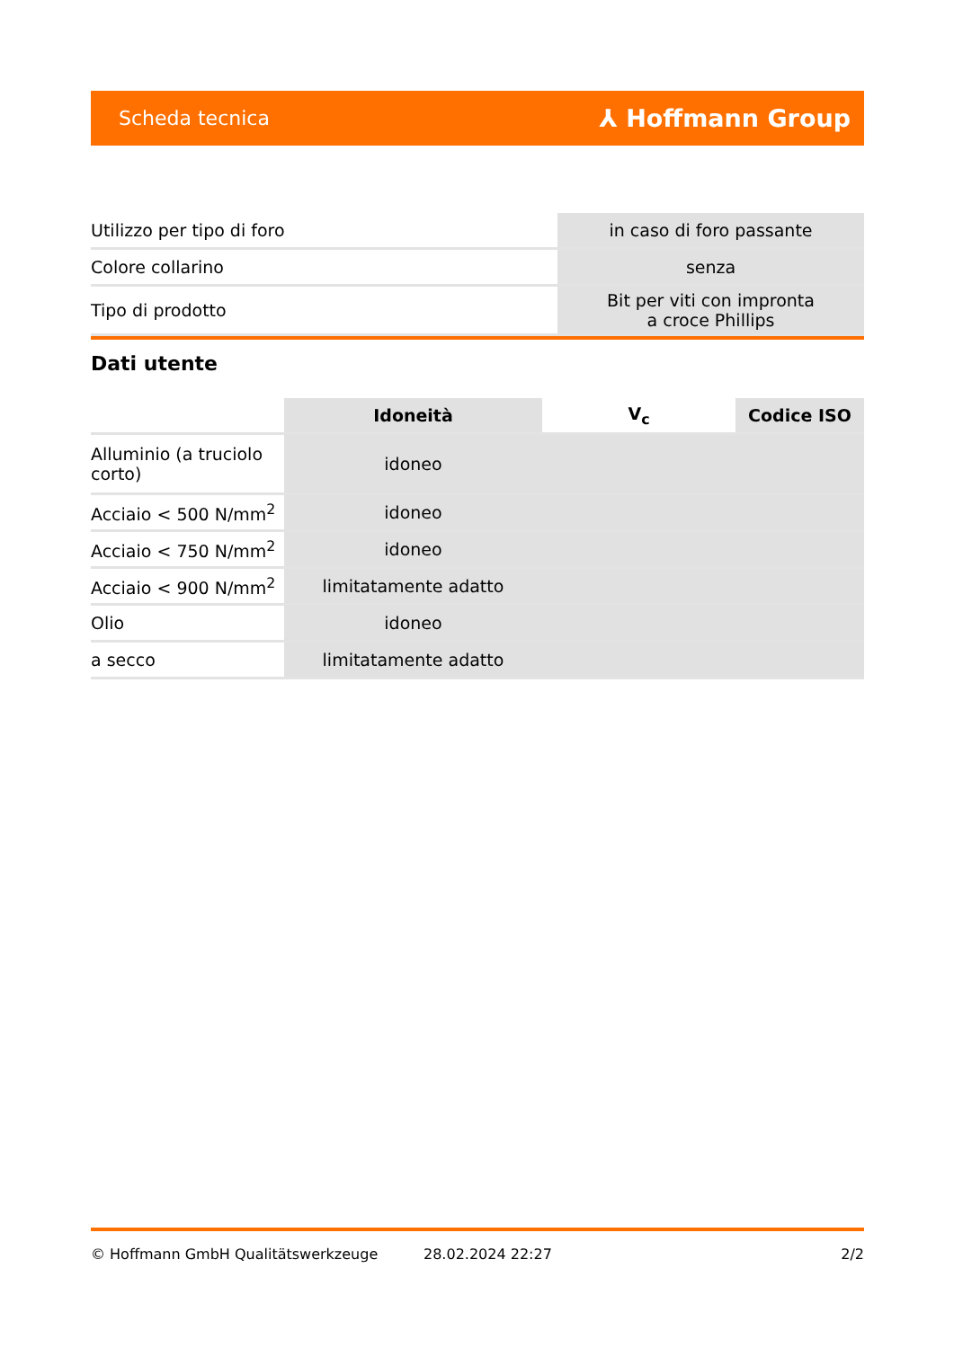Scheda tecnica ⅄ Hoffmann Group
| Utilizzo per tipo di foro | in caso di foro passante |
| Colore collarino | senza |
| Tipo di prodotto | Bit per viti con impronta a croce Phillips |
Dati utente
| | Idoneità | V<sub>c</sub> | Codice ISO |
| --- | --- | --- | --- |
| Alluminio (a truciolo corto) | idoneo | | |
| Acciaio < 500 N/mm<sup>2</sup> | idoneo | | |
| Acciaio < 750 N/mm<sup>2</sup> | idoneo | | |
| Acciaio < 900 N/mm<sup>2</sup> | limitatamente adatto | | |
| Olio | idoneo | | |
| a secco | limitatamente adatto | | |
© Hoffmann GmbH Qualitätswerkzeuge 28.02.2024 22:27 2/2